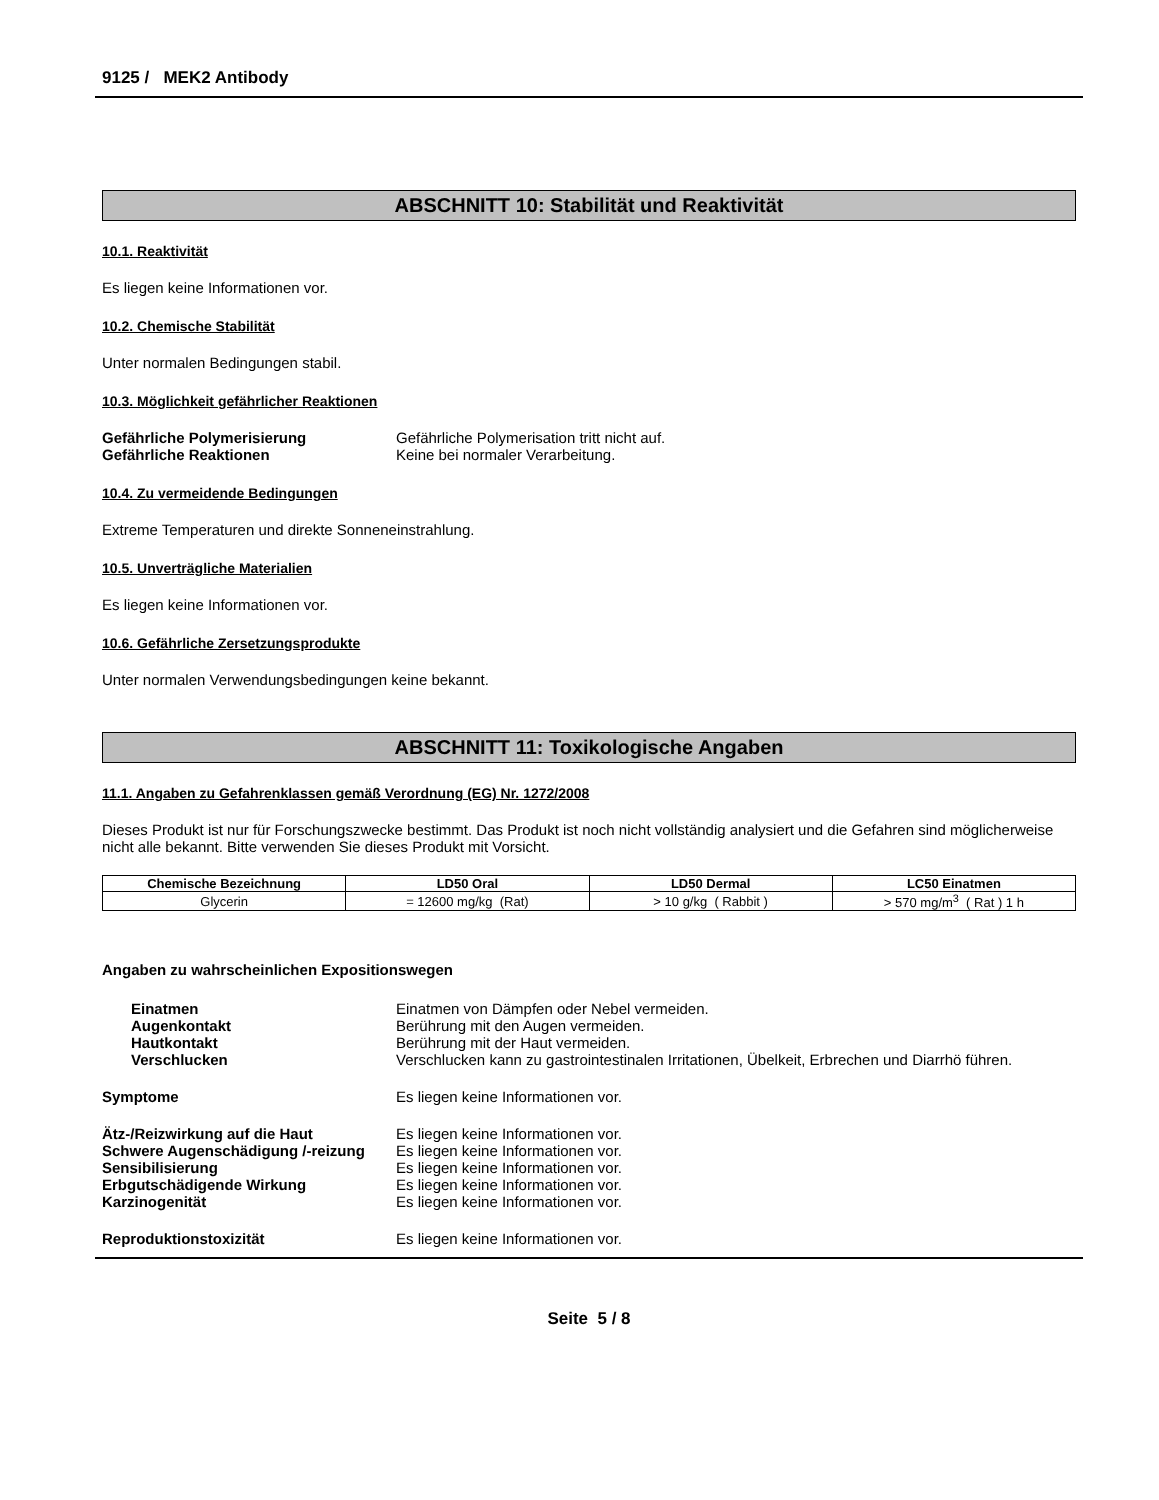9125 / MEK2 Antibody
ABSCHNITT 10: Stabilität und Reaktivität
10.1. Reaktivität
Es liegen keine Informationen vor.
10.2. Chemische Stabilität
Unter normalen Bedingungen stabil.
10.3. Möglichkeit gefährlicher Reaktionen
Gefährliche Polymerisierung Gefährliche Polymerisation tritt nicht auf.
Gefährliche Reaktionen Keine bei normaler Verarbeitung.
10.4. Zu vermeidende Bedingungen
Extreme Temperaturen und direkte Sonneneinstrahlung.
10.5. Unverträgliche Materialien
Es liegen keine Informationen vor.
10.6. Gefährliche Zersetzungsprodukte
Unter normalen Verwendungsbedingungen keine bekannt.
ABSCHNITT 11: Toxikologische Angaben
11.1. Angaben zu Gefahrenklassen gemäß Verordnung (EG) Nr. 1272/2008
Dieses Produkt ist nur für Forschungszwecke bestimmt. Das Produkt ist noch nicht vollständig analysiert und die Gefahren sind möglicherweise nicht alle bekannt. Bitte verwenden Sie dieses Produkt mit Vorsicht.
| Chemische Bezeichnung | LD50 Oral | LD50 Dermal | LC50 Einatmen |
| --- | --- | --- | --- |
| Glycerin | = 12600 mg/kg (Rat) | > 10 g/kg ( Rabbit ) | > 570 mg/m<sup>3</sup> ( Rat ) 1 h |
Angaben zu wahrscheinlichen Expositionswegen
Einatmen Einatmen von Dämpfen oder Nebel vermeiden.
Augenkontakt Berührung mit den Augen vermeiden.
Hautkontakt Berührung mit der Haut vermeiden.
Verschlucken Verschlucken kann zu gastrointestinalen Irritationen, Übelkeit, Erbrechen und Diarrhö führen.
Symptome Es liegen keine Informationen vor.
Ätz-/Reizwirkung auf die Haut Es liegen keine Informationen vor.
Schwere Augenschädigung /-reizung
Es liegen keine Informationen vor.
Sensibilisierung Es liegen keine Informationen vor.
Erbgutschädigende Wirkung Es liegen keine Informationen vor.
Karzinogenität Es liegen keine Informationen vor.
Reproduktionstoxizität Es liegen keine Informationen vor.
Seite 5 / 8